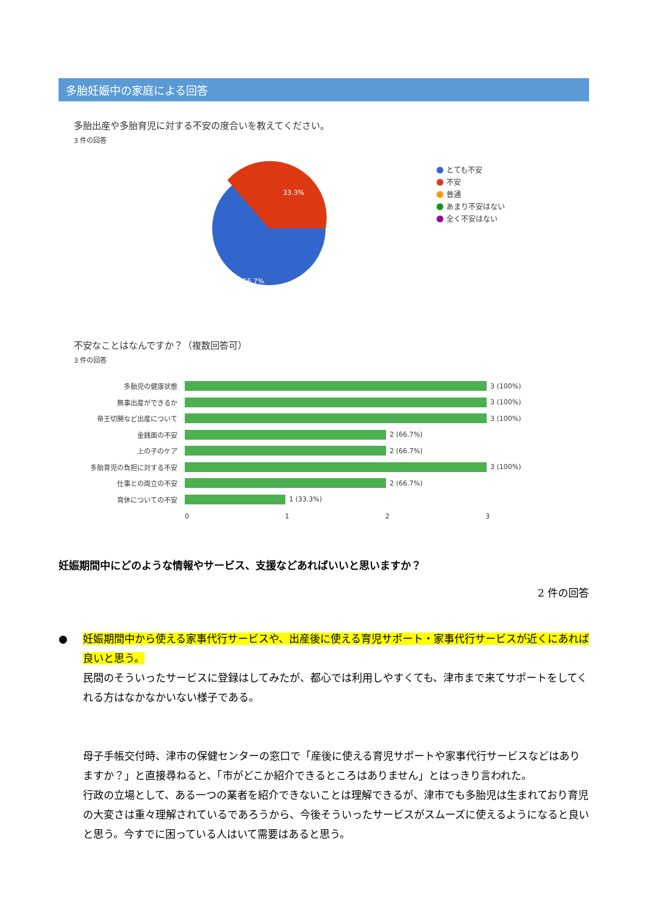多胎妊娠中の家庭による回答
多胎出産や多胎育児に対する不安の度合いを教えてください。
3 件の回答
33.3%
66.7%
とても不安
不安
普通
あまり不安はない
全く不安はない
不安なことはなんですか？（複数回答可）
3 件の回答
多胎児の健康状態 3 (100%)
無事出産ができるか 3 (100%)
帝王切開など出産について 3 (100%)
金銭面の不安 2 (66.7%)
上の子のケア 2 (66.7%)
多胎育児の負担に対する不安 3 (100%)
仕事との両立の不安 2 (66.7%)
育休についての不安 1 (33.3%)
0 1 2 3
妊娠期間中にどのような情報やサービス、支援などあればいいと思いますか？
2 件の回答
● 妊娠期間中から使える家事代行サービスや、出産後に使える育児サポート・家事代行サービスが近くにあれば良いと思う。
民間のそういったサービスに登録はしてみたが、都心では利用しやすくても、津市まで来てサポートをしてくれる方はなかなかいない様子である。
母子手帳交付時、津市の保健センターの窓口で「産後に使える育児サポートや家事代行サービスなどはありますか？」と直接尋ねると、「市がどこか紹介できるところはありません」とはっきり言われた。
行政の立場として、ある一つの業者を紹介できないことは理解できるが、津市でも多胎児は生まれており育児の大変さは重々理解されているであろうから、今後そういったサービスがスムーズに使えるようになると良いと思う。今すでに困っている人はいて需要はあると思う。